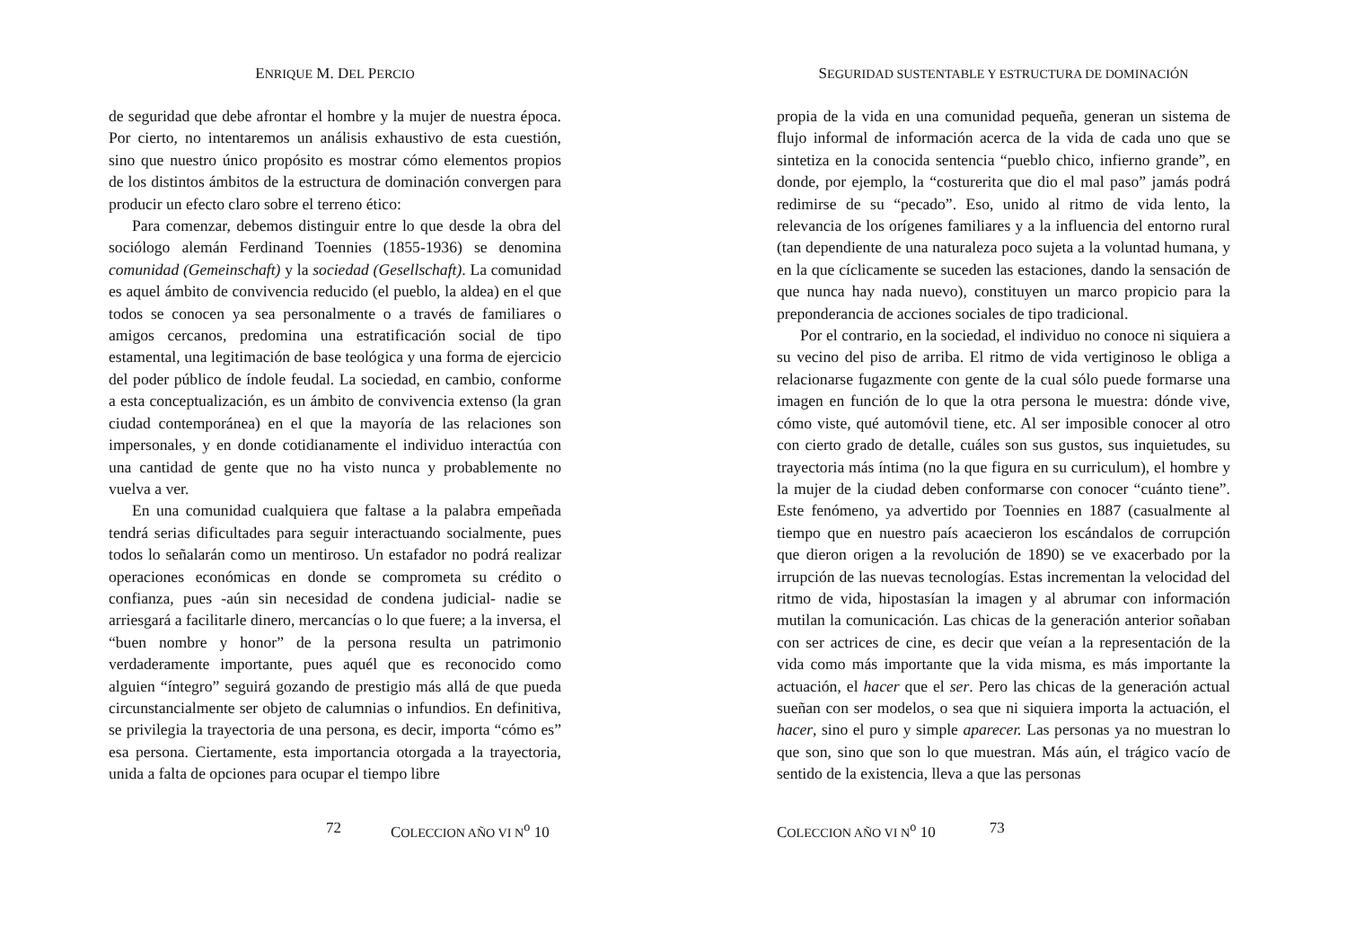ENRIQUE M. DEL PERCIO
de seguridad que debe afrontar el hombre y la mujer de nuestra época. Por cierto, no intentaremos un análisis exhaustivo de esta cuestión, sino que nuestro único propósito es mostrar cómo elementos propios de los distintos ámbitos de la estructura de dominación convergen para producir un efecto claro sobre el terreno ético:
Para comenzar, debemos distinguir entre lo que desde la obra del sociólogo alemán Ferdinand Toennies (1855-1936) se denomina comunidad (Gemeinschaft) y la sociedad (Gesellschaft). La comunidad es aquel ámbito de convivencia reducido (el pueblo, la aldea) en el que todos se conocen ya sea personalmente o a través de familiares o amigos cercanos, predomina una estratificación social de tipo estamental, una legitimación de base teológica y una forma de ejercicio del poder público de índole feudal. La sociedad, en cambio, conforme a esta conceptualización, es un ámbito de convivencia extenso (la gran ciudad contemporánea) en el que la mayoría de las relaciones son impersonales, y en donde cotidianamente el individuo interactúa con una cantidad de gente que no ha visto nunca y probablemente no vuelva a ver.
En una comunidad cualquiera que faltase a la palabra empeñada tendrá serias dificultades para seguir interactuando socialmente, pues todos lo señalarán como un mentiroso. Un estafador no podrá realizar operaciones económicas en donde se comprometa su crédito o confianza, pues -aún sin necesidad de condena judicial- nadie se arriesgará a facilitarle dinero, mercancías o lo que fuere; a la inversa, el “buen nombre y honor” de la persona resulta un patrimonio verdaderamente importante, pues aquél que es reconocido como alguien “íntegro” seguirá gozando de prestigio más allá de que pueda circunstancialmente ser objeto de calumnias o infundios. En definitiva, se privilegia la trayectoria de una persona, es decir, importa “cómo es” esa persona. Ciertamente, esta importancia otorgada a la trayectoria, unida a falta de opciones para ocupar el tiempo libre
72 COLECCION AÑO VI N<sup>o</sup> 10
SEGURIDAD SUSTENTABLE Y ESTRUCTURA DE DOMINACIÓN
propia de la vida en una comunidad pequeña, generan un sistema de flujo informal de información acerca de la vida de cada uno que se sintetiza en la conocida sentencia “pueblo chico, infierno grande”, en donde, por ejemplo, la “costurerita que dio el mal paso” jamás podrá redimirse de su “pecado”. Eso, unido al ritmo de vida lento, la relevancia de los orígenes familiares y a la influencia del entorno rural (tan dependiente de una naturaleza poco sujeta a la voluntad humana, y en la que cíclicamente se suceden las estaciones, dando la sensación de que nunca hay nada nuevo), constituyen un marco propicio para la preponderancia de acciones sociales de tipo tradicional.
Por el contrario, en la sociedad, el individuo no conoce ni siquiera a su vecino del piso de arriba. El ritmo de vida vertiginoso le obliga a relacionarse fugazmente con gente de la cual sólo puede formarse una imagen en función de lo que la otra persona le muestra: dónde vive, cómo viste, qué automóvil tiene, etc. Al ser imposible conocer al otro con cierto grado de detalle, cuáles son sus gustos, sus inquietudes, su trayectoria más íntima (no la que figura en su curriculum), el hombre y la mujer de la ciudad deben conformarse con conocer “cuánto tiene”. Este fenómeno, ya advertido por Toennies en 1887 (casualmente al tiempo que en nuestro país acaecieron los escándalos de corrupción que dieron origen a la revolución de 1890) se ve exacerbado por la irrupción de las nuevas tecnologías. Estas incrementan la velocidad del ritmo de vida, hipostasían la imagen y al abrumar con información mutilan la comunicación. Las chicas de la generación anterior soñaban con ser actrices de cine, es decir que veían a la representación de la vida como más importante que la vida misma, es más importante la actuación, el hacer que el ser. Pero las chicas de la generación actual sueñan con ser modelos, o sea que ni siquiera importa la actuación, el hacer, sino el puro y simple aparecer. Las personas ya no muestran lo que son, sino que son lo que muestran. Más aún, el trágico vacío de sentido de la existencia, lleva a que las personas
COLECCION AÑO VI N<sup>o</sup> 10 73